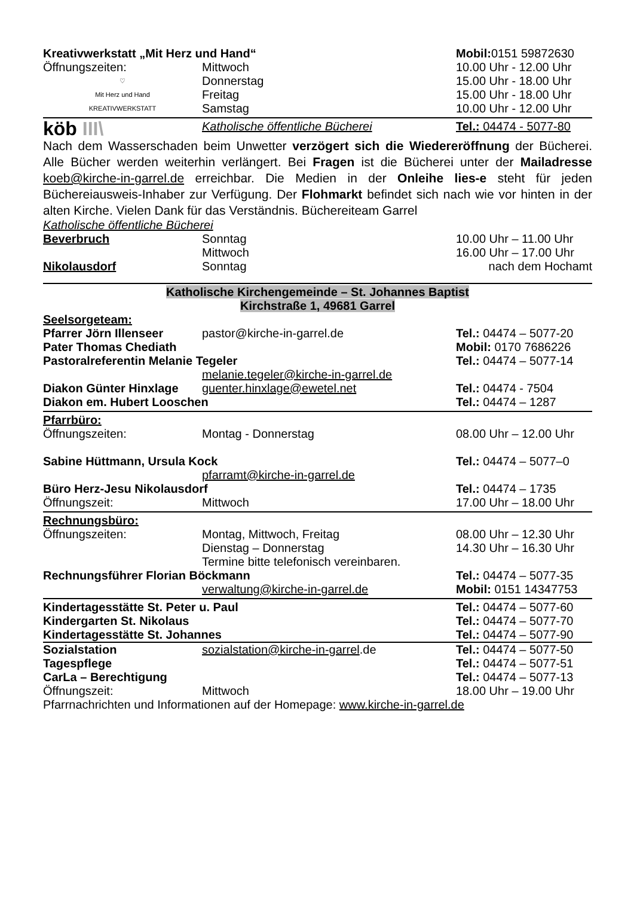| Kreativwerkstatt „Mit Herz und Hand“ | | Mobil: 0151 59872630 |
| Öffnungszeiten: | Mittwoch | 10.00 Uhr - 12.00 Uhr |
| ♡ Mit Herz und Hand KREATIVWERKSTATT | Donnerstag | 15.00 Uhr - 18.00 Uhr |
| | Freitag | 15.00 Uhr - 18.00 Uhr |
| | Samstag | 10.00 Uhr - 12.00 Uhr |
| köb III\ | Katholische öffentliche Bücherei | Tel.: 04474 - 5077-80 |
Nach dem Wasserschaden beim Unwetter verzögert sich die Wiedereröffnung der Bücherei. Alle Bücher werden weiterhin verlängert. Bei Fragen ist die Bücherei unter der Mailadresse koeb@kirche-in-garrel.de erreichbar. Die Medien in der Onleihe lies-e steht für jeden Büchereiausweis-Inhaber zur Verfügung. Der Flohmarkt befindet sich nach wie vor hinten in der alten Kirche. Vielen Dank für das Verständnis. Büchereiteam Garrel
| Katholische öffentliche Bücherei | | |
| Beverbruch | Sonntag | 10.00 Uhr – 11.00 Uhr |
| | Mittwoch | 16.00 Uhr – 17.00 Uhr |
| Nikolausdorf | Sonntag | nach dem Hochamt |
Katholische Kirchengemeinde – St. Johannes Baptist
Kirchstraße 1, 49681 Garrel
| Seelsorgeteam: | | |
| Pfarrer Jörn Illenseer | pastor@kirche-in-garrel.de | Tel.: 04474 – 5077-20 |
| Pater Thomas Chediath | | Mobil: 0170 7686226 |
| Pastoralreferentin Melanie Tegeler | | Tel.: 04474 – 5077-14 |
| | melanie.tegeler@kirche-in-garrel.de | |
| Diakon Günter Hinxlage | guenter.hinxlage@ewetel.net | Tel.: 04474 - 7504 |
| Diakon em. Hubert Looschen | | Tel.: 04474 – 1287 |
| Pfarrbüro: | | |
| Öffnungszeiten: | Montag - Donnerstag | 08.00 Uhr – 12.00 Uhr |
| Sabine Hüttmann, Ursula Kock | | Tel.: 04474 – 5077–0 |
| | pfarramt@kirche-in-garrel.de | |
| Büro Herz-Jesu Nikolausdorf | | Tel.: 04474 – 1735 |
| Öffnungszeit: | Mittwoch | 17.00 Uhr – 18.00 Uhr |
| Rechnungsbüro: | | |
| Öffnungszeiten: | Montag, Mittwoch, Freitag | 08.00 Uhr – 12.30 Uhr |
| | Dienstag – Donnerstag | 14.30 Uhr – 16.30 Uhr |
| | Termine bitte telefonisch vereinbaren. | |
| Rechnungsführer Florian Böckmann | | Tel.: 04474 – 5077-35 |
| | verwaltung@kirche-in-garrel.de | Mobil: 0151 14347753 |
| Kindertagesstätte St. Peter u. Paul | Tel.: 04474 – 5077-60 |
| Kindergarten St. Nikolaus | Tel.: 04474 – 5077-70 |
| Kindertagesstätte St. Johannes | Tel.: 04474 – 5077-90 |
| Sozialstation | sozialstation@kirche-in-garrel .de | Tel.: 04474 – 5077-50 |
| Tagespflege | | Tel.: 04474 – 5077-51 |
| CarLa – Berechtigung | | Tel.: 04474 – 5077-13 |
| Öffnungszeit: | Mittwoch | 18.00 Uhr – 19.00 Uhr |
| Pfarrnachrichten und Informationen auf der Homepage: www.kirche-in-garrel.de | | |